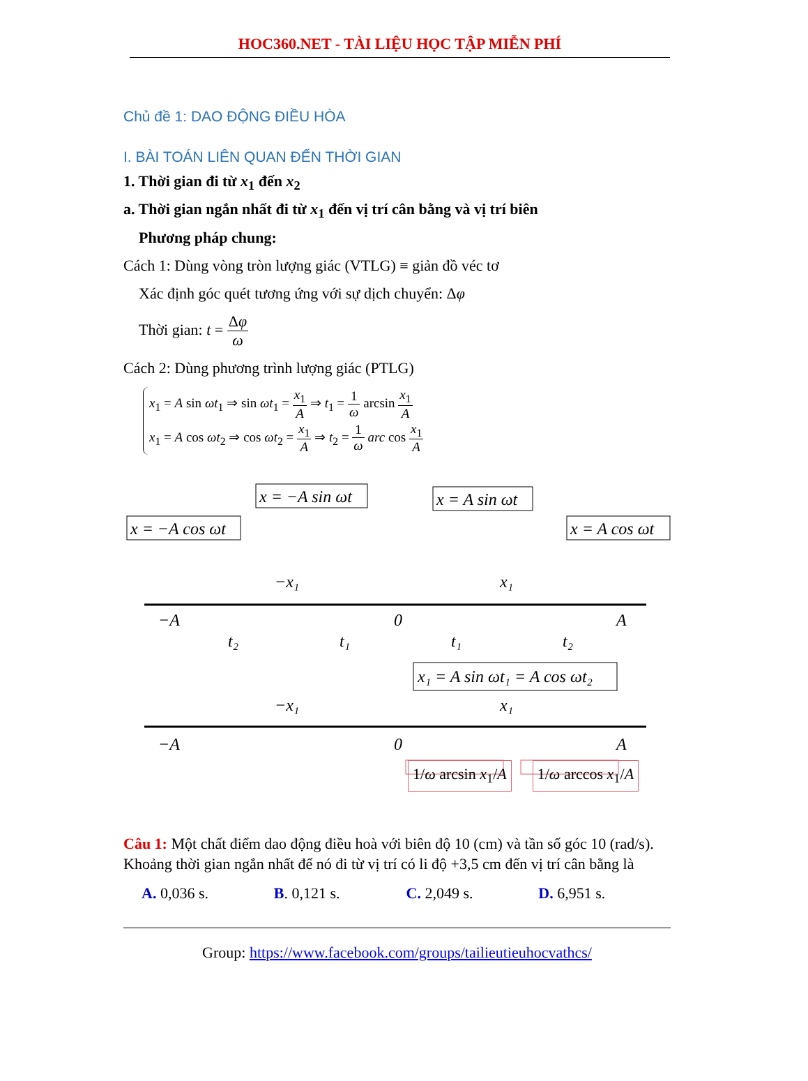HOC360.NET - TÀI LIỆU HỌC TẬP MIỄN PHÍ
Chủ đề 1: DAO ĐỘNG ĐIỀU HÒA
I. BÀI TOÁN LIÊN QUAN ĐẾN THỜI GIAN
1. Thời gian đi từ x<sub>1</sub> đến x<sub>2</sub>
a. Thời gian ngắn nhất đi từ x<sub>1</sub> đến vị trí cân bằng và vị trí biên
Phương pháp chung:
Cách 1: Dùng vòng tròn lượng giác (VTLG) ≡ giản đồ véc tơ
Xác định góc quét tương ứng với sự dịch chuyển: Δφ
Thời gian: t = Δφ ω
Cách 2: Dùng phương trình lượng giác (PTLG)
x<sub>1</sub> = A sin ωt<sub>1</sub> ⇒ sin ωt<sub>1</sub> = x<sub>1</sub> A ⇒ t<sub>1</sub> = 1 ω arcsin x<sub>1</sub> A
x<sub>1</sub> = A cos ωt<sub>2</sub> ⇒ cos ωt<sub>2</sub> = x<sub>1</sub> A ⇒ t<sub>2</sub> = 1 ω arc cos x<sub>1</sub> A
x = −A cos ωt
x = −A sin ωt
x = A sin ωt
x = A cos ωt
−A
−x₁
0
x₁
A
t₂
t₁
t₁
t₂
x₁ = A sin ωt₁ = A cos ωt₂
−A
−x₁
0
x₁
A
1/ω arcsin x<sub>1</sub>/A 1/ω arccos x<sub>1</sub>/A
Câu 1: Một chất điểm dao động điều hoà với biên độ 10 (cm) và tần số góc 10 (rad/s). Khoảng thời gian ngắn nhất để nó đi từ vị trí có li độ +3,5 cm đến vị trí cân bằng là
A. 0,036 s. B. 0,121 s. C. 2,049 s. D. 6,951 s.
Group: https://www.facebook.com/groups/tailieutieuhocvathcs/